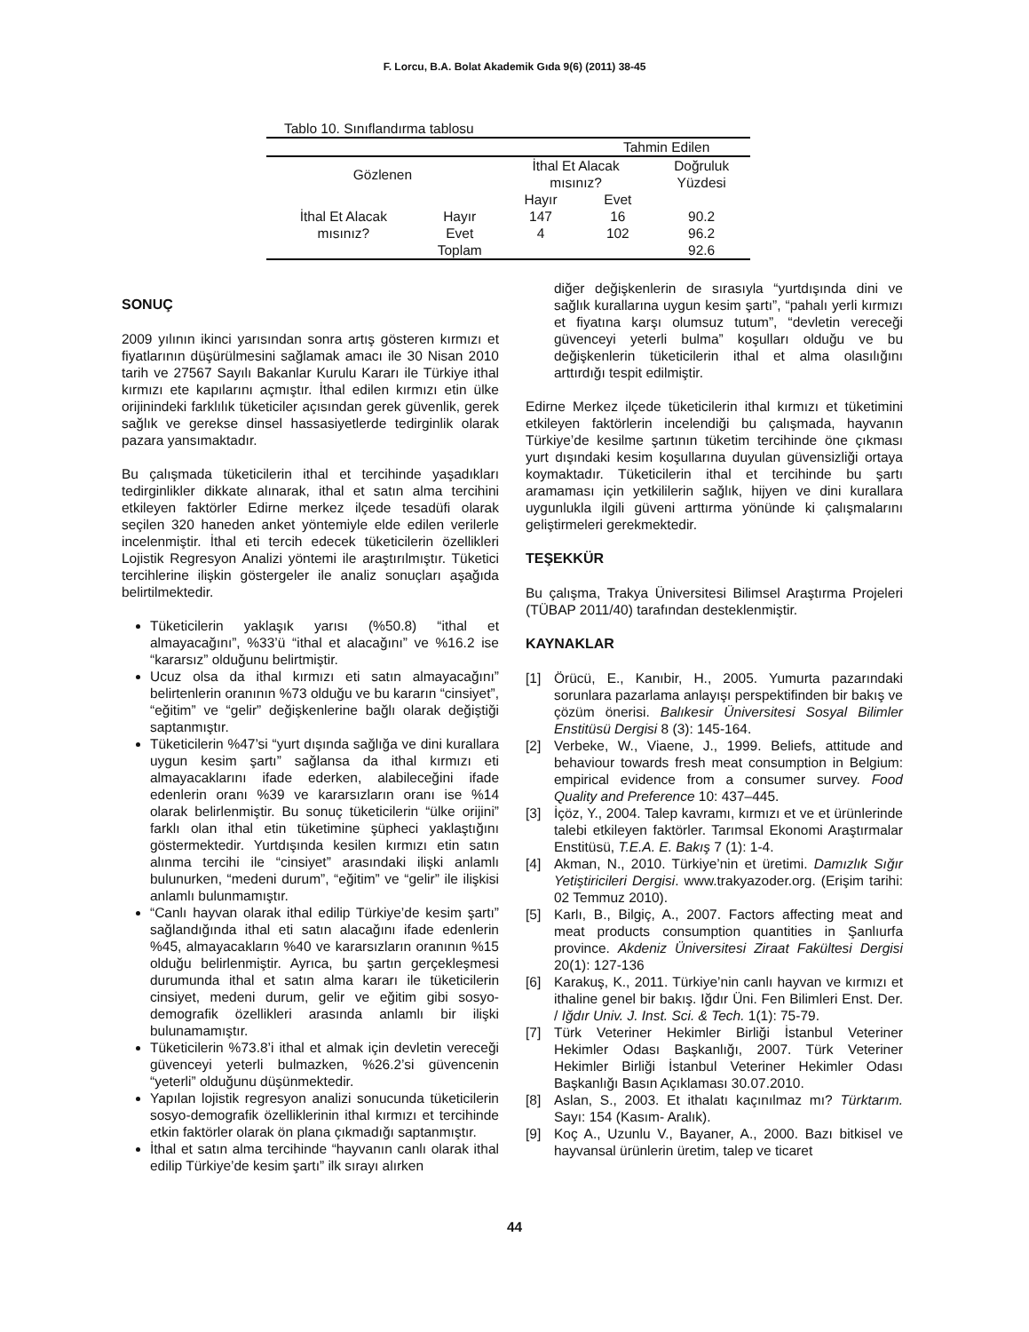F. Lorcu, B.A. Bolat Akademik Gıda 9(6) (2011) 38-45
Tablo 10. Sınıflandırma tablosu
| | | | Tahmin Edilen | | |
| Gözlenen | | İthal Et Alacak mısınız? | | Doğruluk Yüzdesi | |
| | | Hayır | Evet | | |
| İthal Et Alacak mısınız? | Hayır | 147 | 16 | 90.2 | |
| | Evet | 4 | 102 | 96.2 | |
| | Toplam | | | 92.6 | |
SONUÇ
2009 yılının ikinci yarısından sonra artış gösteren kırmızı et fiyatlarının düşürülmesini sağlamak amacı ile 30 Nisan 2010 tarih ve 27567 Sayılı Bakanlar Kurulu Kararı ile Türkiye ithal kırmızı ete kapılarını açmıştır. İthal edilen kırmızı etin ülke orijinindeki farklılık tüketiciler açısından gerek güvenlik, gerek sağlık ve gerekse dinsel hassasiyetlerde tedirginlik olarak pazara yansımaktadır.
Bu çalışmada tüketicilerin ithal et tercihinde yaşadıkları tedirginlikler dikkate alınarak, ithal et satın alma tercihini etkileyen faktörler Edirne merkez ilçede tesadüfi olarak seçilen 320 haneden anket yöntemiyle elde edilen verilerle incelenmiştir. İthal eti tercih edecek tüketicilerin özellikleri Lojistik Regresyon Analizi yöntemi ile araştırılmıştır. Tüketici tercihlerine ilişkin göstergeler ile analiz sonuçları aşağıda belirtilmektedir.
Tüketicilerin yaklaşık yarısı (%50.8) “ithal et almayacağını”, %33’ü “ithal et alacağını” ve %16.2 ise “kararsız” olduğunu belirtmiştir.
Ucuz olsa da ithal kırmızı eti satın almayacağını” belirtenlerin oranının %73 olduğu ve bu kararın “cinsiyet”, “eğitim” ve “gelir” değişkenlerine bağlı olarak değiştiği saptanmıştır.
Tüketicilerin %47’si “yurt dışında sağlığa ve dini kurallara uygun kesim şartı” sağlansa da ithal kırmızı eti almayacaklarını ifade ederken, alabileceğini ifade edenlerin oranı %39 ve kararsızların oranı ise %14 olarak belirlenmiştir. Bu sonuç tüketicilerin “ülke orijini” farklı olan ithal etin tüketimine şüpheci yaklaştığını göstermektedir. Yurtdışında kesilen kırmızı etin satın alınma tercihi ile “cinsiyet” arasındaki ilişki anlamlı bulunurken, “medeni durum”, “eğitim” ve “gelir” ile ilişkisi anlamlı bulunmamıştır.
“Canlı hayvan olarak ithal edilip Türkiye’de kesim şartı” sağlandığında ithal eti satın alacağını ifade edenlerin %45, almayacakların %40 ve kararsızların oranının %15 olduğu belirlenmiştir. Ayrıca, bu şartın gerçekleşmesi durumunda ithal et satın alma kararı ile tüketicilerin cinsiyet, medeni durum, gelir ve eğitim gibi sosyo-demografik özellikleri arasında anlamlı bir ilişki bulunamamıştır.
Tüketicilerin %73.8’i ithal et almak için devletin vereceği güvenceyi yeterli bulmazken, %26.2’si güvencenin “yeterli” olduğunu düşünmektedir.
Yapılan lojistik regresyon analizi sonucunda tüketicilerin sosyo-demografik özelliklerinin ithal kırmızı et tercihinde etkin faktörler olarak ön plana çıkmadığı saptanmıştır.
İthal et satın alma tercihinde “hayvanın canlı olarak ithal edilip Türkiye’de kesim şartı” ilk sırayı alırken
diğer değişkenlerin de sırasıyla “yurtdışında dini ve sağlık kurallarına uygun kesim şartı”, “pahalı yerli kırmızı et fiyatına karşı olumsuz tutum”, “devletin vereceği güvenceyi yeterli bulma” koşulları olduğu ve bu değişkenlerin tüketicilerin ithal et alma olasılığını arttırdığı tespit edilmiştir.
Edirne Merkez ilçede tüketicilerin ithal kırmızı et tüketimini etkileyen faktörlerin incelendiği bu çalışmada, hayvanın Türkiye’de kesilme şartının tüketim tercihinde öne çıkması yurt dışındaki kesim koşullarına duyulan güvensizliği ortaya koymaktadır. Tüketicilerin ithal et tercihinde bu şartı aramaması için yetkililerin sağlık, hijyen ve dini kurallara uygunlukla ilgili güveni arttırma yönünde ki çalışmalarını geliştirmeleri gerekmektedir.
TEŞEKKÜR
Bu çalışma, Trakya Üniversitesi Bilimsel Araştırma Projeleri (TÜBAP 2011/40) tarafından desteklenmiştir.
KAYNAKLAR
[1] Örücü, E., Kanıbir, H., 2005. Yumurta pazarındaki sorunlara pazarlama anlayışı perspektifinden bir bakış ve çözüm önerisi. Balıkesir Üniversitesi Sosyal Bilimler Enstitüsü Dergisi 8 (3): 145-164.
[2] Verbeke, W., Viaene, J., 1999. Beliefs, attitude and behaviour towards fresh meat consumption in Belgium: empirical evidence from a consumer survey. Food Quality and Preference 10: 437–445.
[3] İçöz, Y., 2004. Talep kavramı, kırmızı et ve et ürünlerinde talebi etkileyen faktörler. Tarımsal Ekonomi Araştırmalar Enstitüsü, T.E.A. E. Bakış 7 (1): 1-4.
[4] Akman, N., 2010. Türkiye’nin et üretimi. Damızlık Sığır Yetiştiricileri Dergisi. www.trakyazoder.org. (Erişim tarihi: 02 Temmuz 2010).
[5] Karlı, B., Bilgiç, A., 2007. Factors affecting meat and meat products consumption quantities in Şanlıurfa province. Akdeniz Üniversitesi Ziraat Fakültesi Dergisi 20(1): 127-136
[6] Karakuş, K., 2011. Türkiye’nin canlı hayvan ve kırmızı et ithaline genel bir bakış. Iğdır Üni. Fen Bilimleri Enst. Der. / Iğdır Univ. J. Inst. Sci. & Tech. 1(1): 75-79.
[7] Türk Veteriner Hekimler Birliği İstanbul Veteriner Hekimler Odası Başkanlığı, 2007. Türk Veteriner Hekimler Birliği İstanbul Veteriner Hekimler Odası Başkanlığı Basın Açıklaması 30.07.2010.
[8] Aslan, S., 2003. Et ithalatı kaçınılmaz mı? Türktarım. Sayı: 154 (Kasım- Aralık).
[9] Koç A., Uzunlu V., Bayaner, A., 2000. Bazı bitkisel ve hayvansal ürünlerin üretim, talep ve ticaret
44